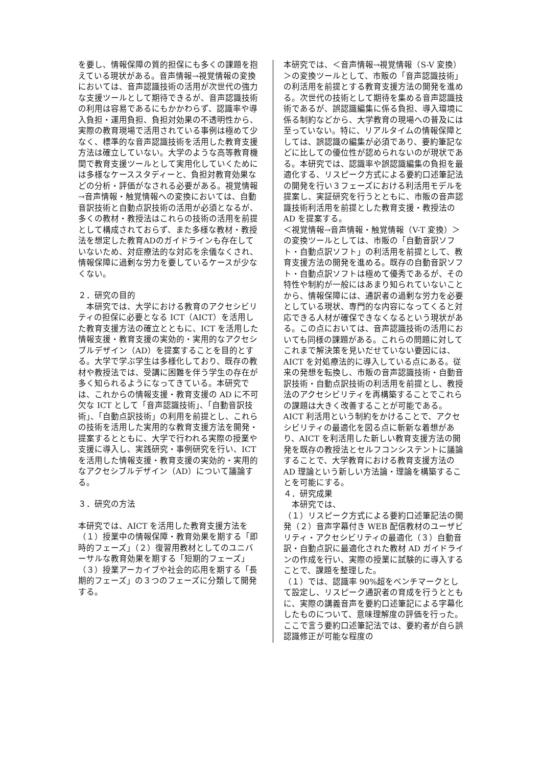を要し、情報保障の質的担保にも多くの課題を抱えている現状がある。音声情報→視覚情報の変換においては、音声認識技術の活用が次世代の強力な支援ツールとして期待できるが、音声認識技術の利用は容易であるにもかかわらず、認識率や導入負担・運用負担、負担対効果の不透明性から、実際の教育現場で活用されている事例は極めて少なく、標準的な音声認識技術を活用した教育支援方法は確立していない。大学のような高等教育機関で教育支援ツールとして実用化していくためには多様なケーススタディーと、負担対教育効果などの分析・評価がなされる必要がある。視覚情報→音声情報・触覚情報への変換においては、自動音訳技術と自動点訳技術の活用が必須となるが、多くの教材・教授法はこれらの技術の活用を前提として構成されておらず、また多様な教材・教授法を想定した教育ADのガイドラインも存在していないため、対症療法的な対応を余儀なくされ、情報保障に過剰な労力を要しているケースが少なくない。
２．研究の目的
　本研究では、大学における教育のアクセシビリティの担保に必要となる ICT（AICT）を活用した教育支援方法の確立とともに、ICT を活用した情報支援・教育支援の実効的・実用的なアクセシブルデザイン（AD）を提案することを目的とする。大学で学ぶ学生は多様化しており、既存の教材や教授法では、受講に困難を伴う学生の存在が多く知られるようになってきている。本研究では、これからの情報支援・教育支援の AD に不可欠な ICT として「音声認識技術」、「自動音訳技術」、「自動点訳技術」の利用を前提とし、これらの技術を活用した実用的な教育支援方法を開発・提案するとともに、大学で行われる実際の授業や支援に導入し、実践研究・事例研究を行い、ICT を活用した情報支援・教育支援の実効的・実用的なアクセシブルデザイン（AD）について議論する。
３．研究の方法
本研究では、AICT を活用した教育支援方法を（１）授業中の情報保障・教育効果を期する「即時的フェーズ」（２）復習用教材としてのユニバーサルな教育効果を期する「短期的フェーズ」（３）授業アーカイブや社会的応用を期する「長期的フェーズ」の３つのフェーズに分類して開発する。
本研究では、＜音声情報→視覚情報（S-V 変換）＞の変換ツールとして、市販の「音声認識技術」の利活用を前提とする教育支援方法の開発を進める。次世代の技術として期待を集める音声認識技術であるが、誤認識編集に係る負担、導入環境に係る制約などから、大学教育の現場への普及には至っていない。特に、リアルタイムの情報保障としては、誤認識の編集が必須であり、要約筆記などに比しての優位性が認められないのが現状である。本研究では、認識率や誤認識編集の負担を最適化する、リスピーク方式による要約口述筆記法の開発を行い３フェーズにおける利活用モデルを提案し、実証研究を行うとともに、市販の音声認識技術利活用を前提とした教育支援・教授法の AD を提案する。
＜視覚情報→音声情報・触覚情報（V-T 変換）＞の変換ツールとしては、市販の「自動音訳ソフト・自動点訳ソフト」の利活用を前提として、教育支援方法の開発を進める。既存の自動音訳ソフト・自動点訳ソフトは極めて優秀であるが、その特性や制約が一般にはあまり知られていないことから、情報保障には、通訳者の過剰な労力を必要としている現状、専門的な内容になってくると対応できる人材が確保できなくなるという現状がある。この点においては、音声認識技術の活用においても同様の課題がある。これらの問題に対してこれまで解決策を見いだせていない要因には、AICT を対処療法的に導入している点にある。従来の発想を転換し、市販の音声認識技術・自動音訳技術・自動点訳技術の利活用を前提とし、教授法のアクセシビリティを再構築することでこれらの課題は大きく改善することが可能である。AICT 利活用という制約をかけることで、アクセシビリティの最適化を図る点に斬新な着想があり、AICT を利活用した新しい教育支援方法の開発を既存の教授法とセルフコンシステントに議論することで、大学教育における教育支援方法の AD 理論という新しい方法論・理論を構築することを可能にする。
４．研究成果
　本研究では、
（１）リスピーク方式による要約口述筆記法の開発（２）音声字幕付き WEB 配信教材のユーザビリティ・アクセシビリティの最適化（３）自動音訳・自動点訳に最適化された教材 AD ガイドラインの作成を行い、実際の授業に試験的に導入することで、課題を整理した。
（１）では、認識率 90%超をベンチマークとして設定し、リスピーク通訳者の育成を行うとともに、実際の講義音声を要約口述筆記による字幕化したものについて、意味理解度の評価を行った。ここで言う要約口述筆記法では、要約者が自ら誤認識修正が可能な程度の